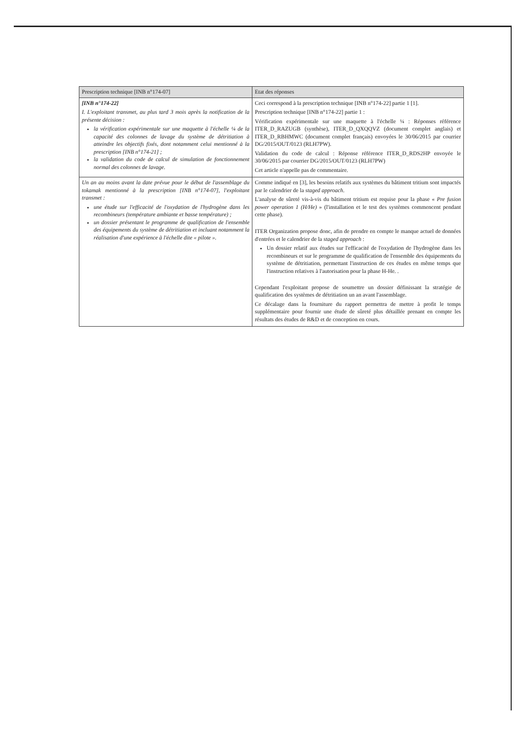| Prescription technique [INB n°174-07] | Etat des réponses |
| --- | --- |
| [INB n°174-22] I. L'exploitant transmet, au plus tard 3 mois après la notification de la présente décision : la vérification expérimentale sur une maquette à l'échelle ¼ de la capacité des colonnes de lavage du système de détritiation à atteindre les objectifs fixés, dont notamment celui mentionné à la prescription [INB n°174-21] ; la validation du code de calcul de simulation de fonctionnement normal des colonnes de lavage. | Ceci correspond à la prescription technique [INB n°174-22] partie 1 [1]. Prescription technique [INB n°174-22] partie 1 : Vérification expérimentale sur une maquette à l'échelle ¼ : Réponses référence ITER_D_RAZUGB (synthèse), ITER_D_QXQQVZ (document complet anglais) et ITER_D_RBHMWC (document complet français) envoyées le 30/06/2015 par courrier DG/2015/OUT/0123 (RLH7PW). Validation du code de calcul : Réponse référence ITER_D_RDS2HP envoyée le 30/06/2015 par courrier DG/2015/OUT/0123 (RLH7PW) Cet article n'appelle pas de commentaire. |
| Un an au moins avant la date prévue pour le début de l'assemblage du tokamak mentionné à la prescription [INB n°174-07], l'exploitant transmet : une étude sur l'efficacité de l'oxydation de l'hydrogène dans les recombineurs (température ambiante et basse température) ; un dossier présentant le programme de qualification de l'ensemble des équipements du système de détritiation et incluant notamment la réalisation d'une expérience à l'échelle dite « pilote ». | Comme indiqué en [3], les besoins relatifs aux systèmes du bâtiment tritium sont impactés par le calendrier de la staged approach . L'analyse de sûreté vis-à-vis du bâtiment tritium est requise pour la phase « Pre fusion power operation 1 (H/He) » (l'installation et le test des systèmes commencent pendant cette phase). ITER Organization propose donc, afin de prendre en compte le manque actuel de données d'entrées et le calendrier de la staged approach : Un dossier relatif aux études sur l'efficacité de l'oxydation de l'hydrogène dans les recombineurs et sur le programme de qualification de l'ensemble des équipements du système de détritiation, permettant l'instruction de ces études en même temps que l'instruction relatives à l'autorisation pour la phase H-He. . Cependant l'exploitant propose de soumettre un dossier définissant la stratégie de qualification des systèmes de détritiation un an avant l'assemblage. Ce décalage dans la fourniture du rapport permettra de mettre à profit le temps supplémentaire pour fournir une étude de sûreté plus détaillée prenant en compte les résultats des études de R&D et de conception en cours. |